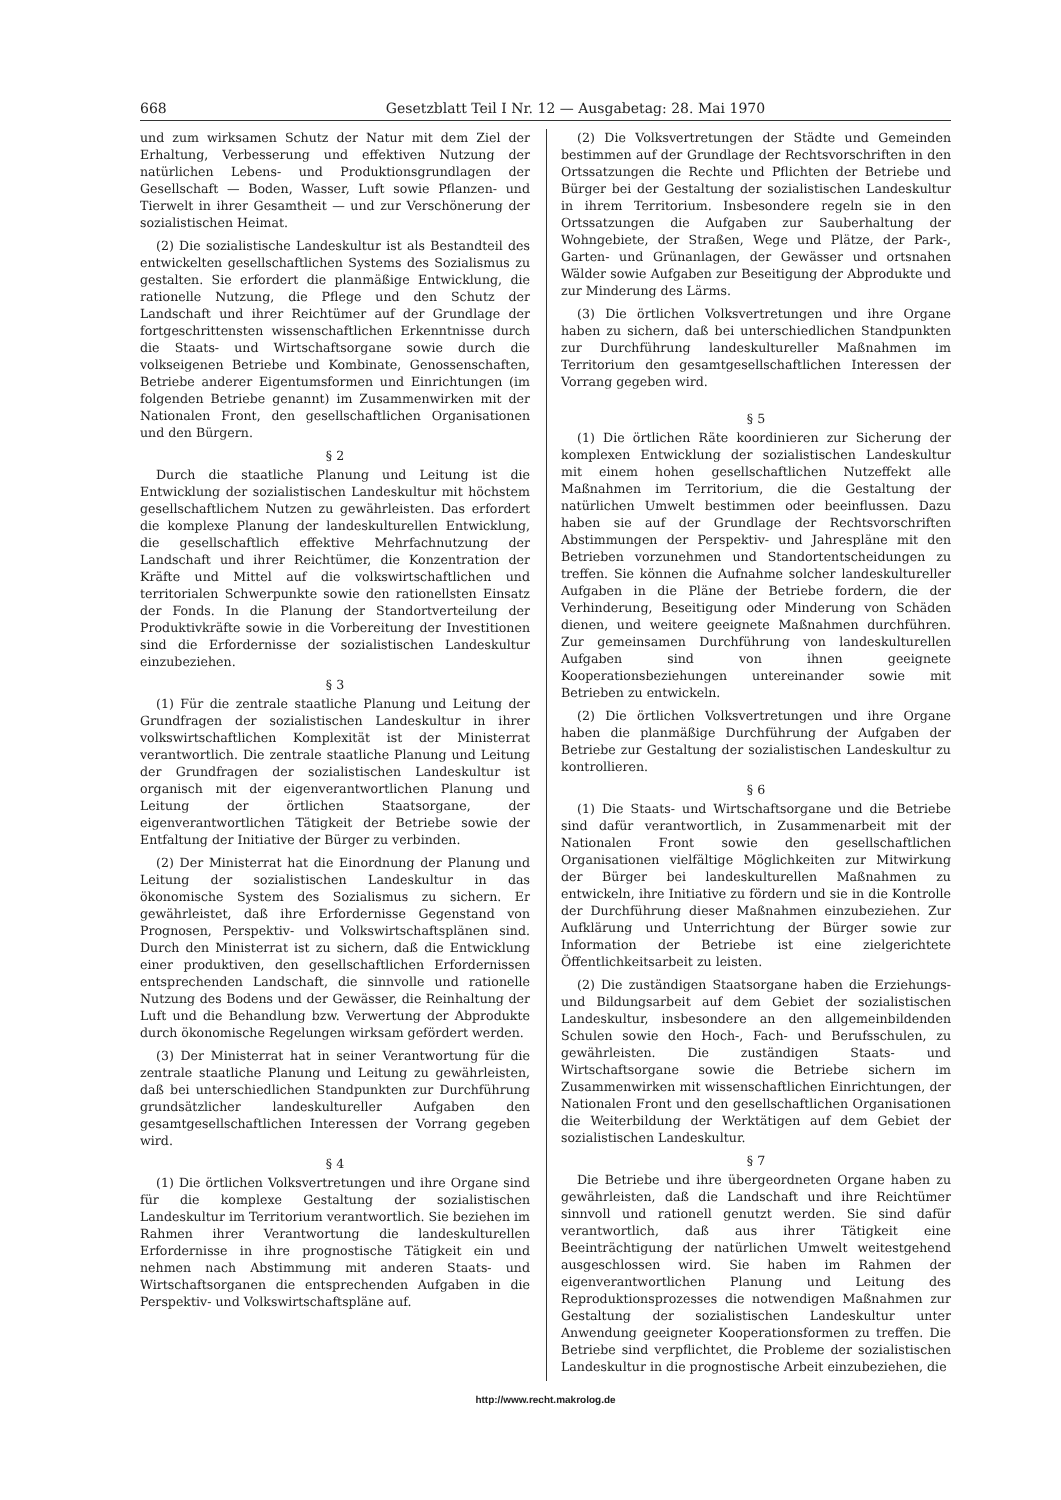668 Gesetzblatt Teil I Nr. 12 — Ausgabetag: 28. Mai 1970
und zum wirksamen Schutz der Natur mit dem Ziel der Erhaltung, Verbesserung und effektiven Nutzung der natürlichen Lebens- und Produktionsgrundlagen der Gesellschaft — Boden, Wasser, Luft sowie Pflanzen- und Tierwelt in ihrer Gesamtheit — und zur Verschönerung der sozialistischen Heimat.
(2) Die sozialistische Landeskultur ist als Bestandteil des entwickelten gesellschaftlichen Systems des Sozialismus zu gestalten. Sie erfordert die planmäßige Entwicklung, die rationelle Nutzung, die Pflege und den Schutz der Landschaft und ihrer Reichtümer auf der Grundlage der fortgeschrittensten wissenschaftlichen Erkenntnisse durch die Staats- und Wirtschaftsorgane sowie durch die volkseigenen Betriebe und Kombinate, Genossenschaften, Betriebe anderer Eigentumsformen und Einrichtungen (im folgenden Betriebe genannt) im Zusammenwirken mit der Nationalen Front, den gesellschaftlichen Organisationen und den Bürgern.
§ 2
Durch die staatliche Planung und Leitung ist die Entwicklung der sozialistischen Landeskultur mit höchstem gesellschaftlichem Nutzen zu gewährleisten. Das erfordert die komplexe Planung der landeskulturellen Entwicklung, die gesellschaftlich effektive Mehrfachnutzung der Landschaft und ihrer Reichtümer, die Konzentration der Kräfte und Mittel auf die volkswirtschaftlichen und territorialen Schwerpunkte sowie den rationellsten Einsatz der Fonds. In die Planung der Standortverteilung der Produktivkräfte sowie in die Vorbereitung der Investitionen sind die Erfordernisse der sozialistischen Landeskultur einzubeziehen.
§ 3
(1) Für die zentrale staatliche Planung und Leitung der Grundfragen der sozialistischen Landeskultur in ihrer volkswirtschaftlichen Komplexität ist der Ministerrat verantwortlich. Die zentrale staatliche Planung und Leitung der Grundfragen der sozialistischen Landeskultur ist organisch mit der eigenverantwortlichen Planung und Leitung der örtlichen Staatsorgane, der eigenverantwortlichen Tätigkeit der Betriebe sowie der Entfaltung der Initiative der Bürger zu verbinden.
(2) Der Ministerrat hat die Einordnung der Planung und Leitung der sozialistischen Landeskultur in das ökonomische System des Sozialismus zu sichern. Er gewährleistet, daß ihre Erfordernisse Gegenstand von Prognosen, Perspektiv- und Volkswirtschaftsplänen sind. Durch den Ministerrat ist zu sichern, daß die Entwicklung einer produktiven, den gesellschaftlichen Erfordernissen entsprechenden Landschaft, die sinnvolle und rationelle Nutzung des Bodens und der Gewässer, die Reinhaltung der Luft und die Behandlung bzw. Verwertung der Abprodukte durch ökonomische Regelungen wirksam gefördert werden.
(3) Der Ministerrat hat in seiner Verantwortung für die zentrale staatliche Planung und Leitung zu gewährleisten, daß bei unterschiedlichen Standpunkten zur Durchführung grundsätzlicher landeskultureller Aufgaben den gesamtgesellschaftlichen Interessen der Vorrang gegeben wird.
§ 4
(1) Die örtlichen Volksvertretungen und ihre Organe sind für die komplexe Gestaltung der sozialistischen Landeskultur im Territorium verantwortlich. Sie beziehen im Rahmen ihrer Verantwortung die landeskulturellen Erfordernisse in ihre prognostische Tätigkeit ein und nehmen nach Abstimmung mit anderen Staats- und Wirtschaftsorganen die entsprechenden Aufgaben in die Perspektiv- und Volkswirtschaftspläne auf.
(2) Die Volksvertretungen der Städte und Gemeinden bestimmen auf der Grundlage der Rechtsvorschriften in den Ortssatzungen die Rechte und Pflichten der Betriebe und Bürger bei der Gestaltung der sozialistischen Landeskultur in ihrem Territorium. Insbesondere regeln sie in den Ortssatzungen die Aufgaben zur Sauberhaltung der Wohngebiete, der Straßen, Wege und Plätze, der Park-, Garten- und Grünanlagen, der Gewässer und ortsnahen Wälder sowie Aufgaben zur Beseitigung der Abprodukte und zur Minderung des Lärms.
(3) Die örtlichen Volksvertretungen und ihre Organe haben zu sichern, daß bei unterschiedlichen Standpunkten zur Durchführung landeskultureller Maßnahmen im Territorium den gesamtgesellschaftlichen Interessen der Vorrang gegeben wird.
§ 5
(1) Die örtlichen Räte koordinieren zur Sicherung der komplexen Entwicklung der sozialistischen Landeskultur mit einem hohen gesellschaftlichen Nutzeffekt alle Maßnahmen im Territorium, die die Gestaltung der natürlichen Umwelt bestimmen oder beeinflussen. Dazu haben sie auf der Grundlage der Rechtsvorschriften Abstimmungen der Perspektiv- und Jahrespläne mit den Betrieben vorzunehmen und Standortentscheidungen zu treffen. Sie können die Aufnahme solcher landeskultureller Aufgaben in die Pläne der Betriebe fordern, die der Verhinderung, Beseitigung oder Minderung von Schäden dienen, und weitere geeignete Maßnahmen durchführen. Zur gemeinsamen Durchführung von landeskulturellen Aufgaben sind von ihnen geeignete Kooperationsbeziehungen untereinander sowie mit Betrieben zu entwickeln.
(2) Die örtlichen Volksvertretungen und ihre Organe haben die planmäßige Durchführung der Aufgaben der Betriebe zur Gestaltung der sozialistischen Landeskultur zu kontrollieren.
§ 6
(1) Die Staats- und Wirtschaftsorgane und die Betriebe sind dafür verantwortlich, in Zusammenarbeit mit der Nationalen Front sowie den gesellschaftlichen Organisationen vielfältige Möglichkeiten zur Mitwirkung der Bürger bei landeskulturellen Maßnahmen zu entwickeln, ihre Initiative zu fördern und sie in die Kontrolle der Durchführung dieser Maßnahmen einzubeziehen. Zur Aufklärung und Unterrichtung der Bürger sowie zur Information der Betriebe ist eine zielgerichtete Öffentlichkeitsarbeit zu leisten.
(2) Die zuständigen Staatsorgane haben die Erziehungs- und Bildungsarbeit auf dem Gebiet der sozialistischen Landeskultur, insbesondere an den allgemeinbildenden Schulen sowie den Hoch-, Fach- und Berufsschulen, zu gewährleisten. Die zuständigen Staats- und Wirtschaftsorgane sowie die Betriebe sichern im Zusammenwirken mit wissenschaftlichen Einrichtungen, der Nationalen Front und den gesellschaftlichen Organisationen die Weiterbildung der Werktätigen auf dem Gebiet der sozialistischen Landeskultur.
§ 7
Die Betriebe und ihre übergeordneten Organe haben zu gewährleisten, daß die Landschaft und ihre Reichtümer sinnvoll und rationell genutzt werden. Sie sind dafür verantwortlich, daß aus ihrer Tätigkeit eine Beeinträchtigung der natürlichen Umwelt weitestgehend ausgeschlossen wird. Sie haben im Rahmen der eigenverantwortlichen Planung und Leitung des Reproduktionsprozesses die notwendigen Maßnahmen zur Gestaltung der sozialistischen Landeskultur unter Anwendung geeigneter Kooperationsformen zu treffen. Die Betriebe sind verpflichtet, die Probleme der sozialistischen Landeskultur in die prognostische Arbeit einzubeziehen, die
http://www.recht.makrolog.de